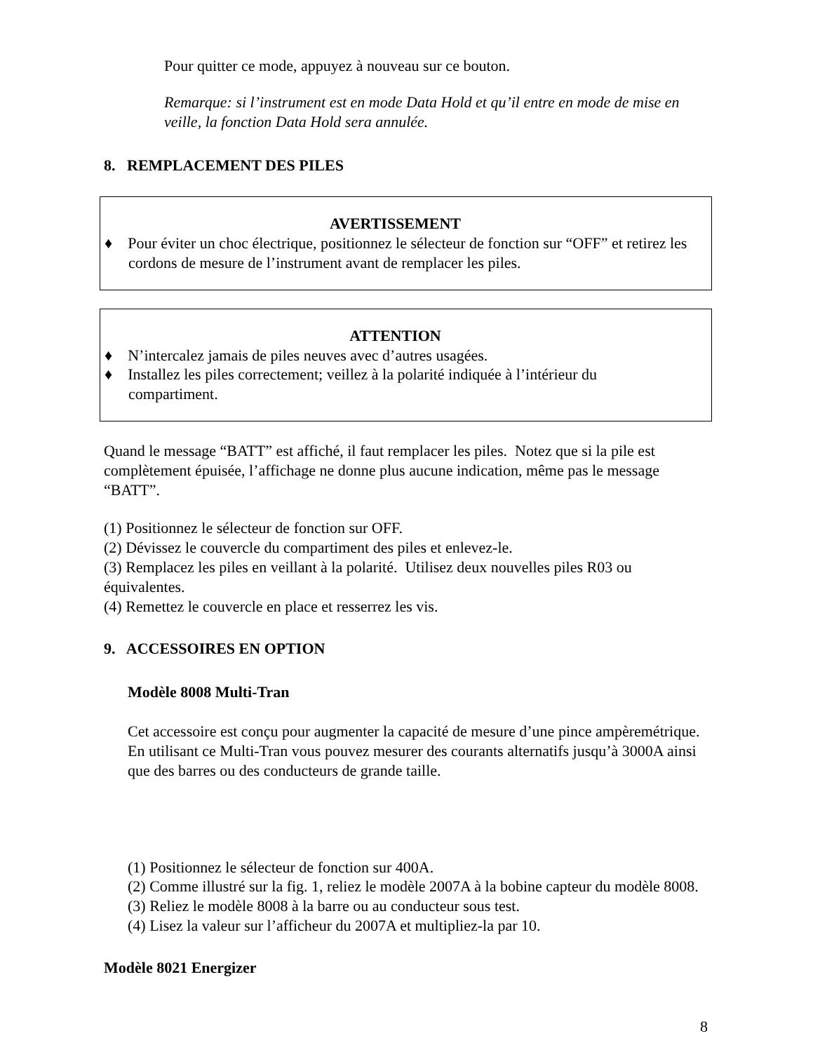Pour quitter ce mode, appuyez à nouveau sur ce bouton.
Remarque: si l’instrument est en mode Data Hold et qu’il entre en mode de mise en veille, la fonction Data Hold sera annulée.
8. REMPLACEMENT DES PILES
AVERTISSEMENT
♦ Pour éviter un choc électrique, positionnez le sélecteur de fonction sur “OFF” et retirez les cordons de mesure de l’instrument avant de remplacer les piles.
ATTENTION
♦ N’intercalez jamais de piles neuves avec d’autres usagées.
♦ Installez les piles correctement; veillez à la polarité indiquée à l’intérieur du compartiment.
Quand le message “BATT” est affiché, il faut remplacer les piles. Notez que si la pile est complètement épuisée, l’affichage ne donne plus aucune indication, même pas le message “BATT”.
(1) Positionnez le sélecteur de fonction sur OFF.
(2) Dévissez le couvercle du compartiment des piles et enlevez-le.
(3) Remplacez les piles en veillant à la polarité. Utilisez deux nouvelles piles R03 ou équivalentes.
(4) Remettez le couvercle en place et resserrez les vis.
9. ACCESSOIRES EN OPTION
Modèle 8008 Multi-Tran
Cet accessoire est conçu pour augmenter la capacité de mesure d’une pince ampèremétrique. En utilisant ce Multi-Tran vous pouvez mesurer des courants alternatifs jusqu’à 3000A ainsi que des barres ou des conducteurs de grande taille.
(1) Positionnez le sélecteur de fonction sur 400A.
(2) Comme illustré sur la fig. 1, reliez le modèle 2007A à la bobine capteur du modèle 8008.
(3) Reliez le modèle 8008 à la barre ou au conducteur sous test.
(4) Lisez la valeur sur l’afficheur du 2007A et multipliez-la par 10.
Modèle 8021 Energizer
8